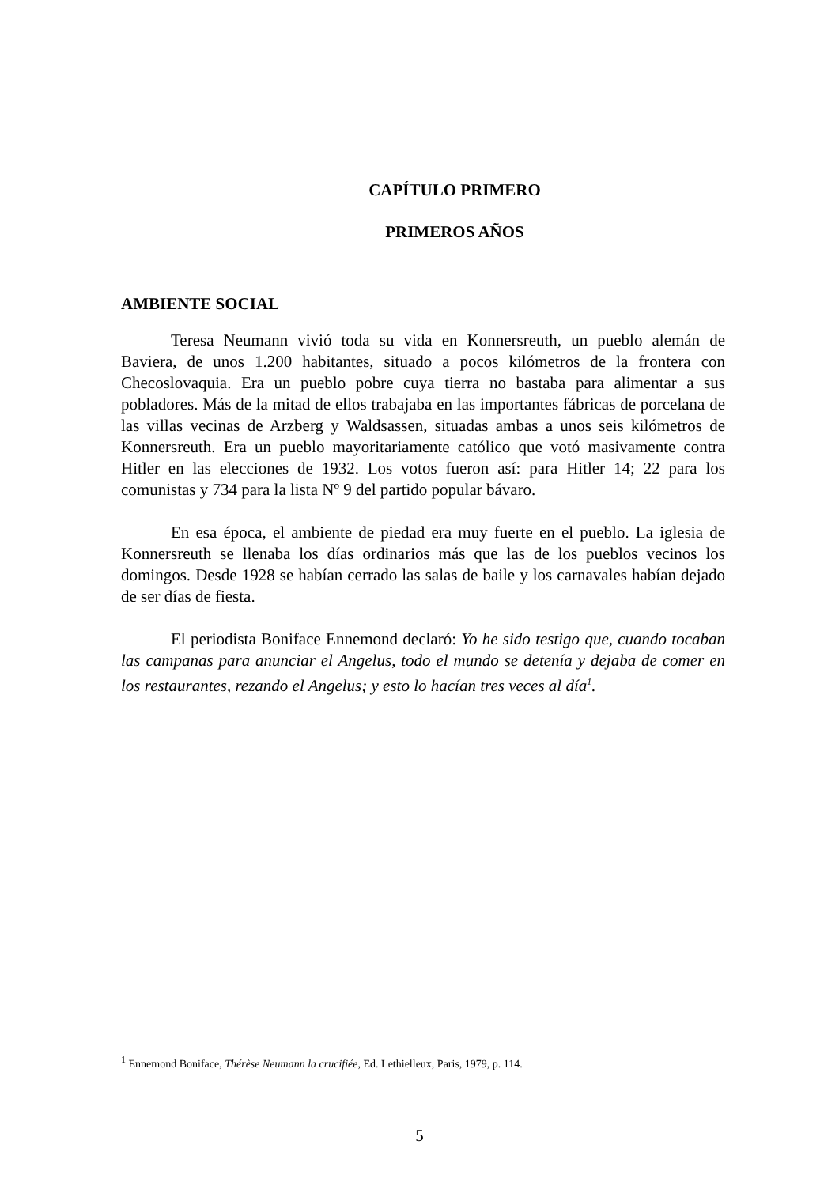CAPÍTULO PRIMERO
PRIMEROS AÑOS
AMBIENTE SOCIAL
Teresa Neumann vivió toda su vida en Konnersreuth, un pueblo alemán de Baviera, de unos 1.200 habitantes, situado a pocos kilómetros de la frontera con Checoslovaquia. Era un pueblo pobre cuya tierra no bastaba para alimentar a sus pobladores. Más de la mitad de ellos trabajaba en las importantes fábricas de porcelana de las villas vecinas de Arzberg y Waldsassen, situadas ambas a unos seis kilómetros de Konnersreuth. Era un pueblo mayoritariamente católico que votó masivamente contra Hitler en las elecciones de 1932. Los votos fueron así: para Hitler 14; 22 para los comunistas y 734 para la lista Nº 9 del partido popular bávaro.
En esa época, el ambiente de piedad era muy fuerte en el pueblo. La iglesia de Konnersreuth se llenaba los días ordinarios más que las de los pueblos vecinos los domingos. Desde 1928 se habían cerrado las salas de baile y los carnavales habían dejado de ser días de fiesta.
El periodista Boniface Ennemond declaró: Yo he sido testigo que, cuando tocaban las campanas para anunciar el Angelus, todo el mundo se detenía y dejaba de comer en los restaurantes, rezando el Angelus; y esto lo hacían tres veces al día<sup>1</sup>.
<sup>1</sup> Ennemond Boniface, Thérèse Neumann la crucifiée, Ed. Lethielleux, Paris, 1979, p. 114.
5